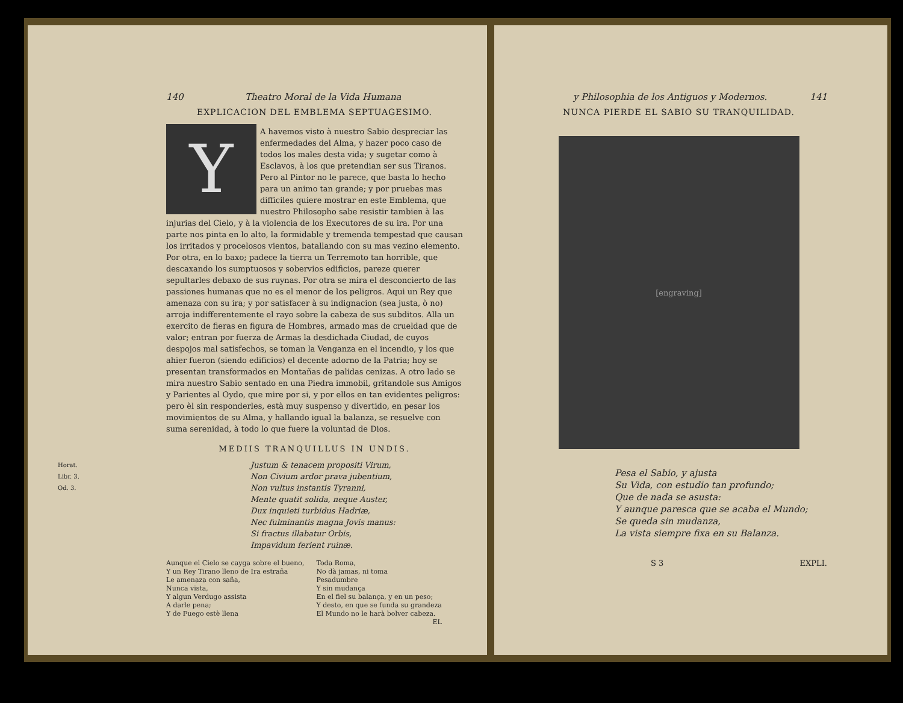140 Theatro Moral de la Vida Humana
EXPLICACION DEL EMBLEMA SEPTUAGESIMO.
Y
A havemos visto à nuestro Sabio despreciar las enfermedades del Alma, y hazer poco caso de todos los males desta vida; y sugetar como à Esclavos, à los que pretendian ser sus Tiranos. Pero al Pintor no le parece, que basta lo hecho para un animo tan grande; y por pruebas mas difficiles quiere mostrar en este Emblema, que nuestro Philosopho sabe resistir tambien à las injurias del Cielo, y à la violencia de los Executores de su ira. Por una parte nos pinta en lo alto, la formidable y tremenda tempestad que causan los irritados y procelosos vientos, batallando con su mas vezino elemento. Por otra, en lo baxo; padece la tierra un Terremoto tan horrible, que descaxando los sumptuosos y sobervios edificios, pareze querer sepultarles debaxo de sus ruynas. Por otra se mira el desconcierto de las passiones humanas que no es el menor de los peligros. Aqui un Rey que amenaza con su ira; y por satisfacer à su indignacion (sea justa, ò no) arroja indifferentemente el rayo sobre la cabeza de sus subditos. Alla un exercito de fieras en figura de Hombres, armado mas de crueldad que de valor; entran por fuerza de Armas la desdichada Ciudad, de cuyos despojos mal satisfechos, se toman la Venganza en el incendio, y los que ahier fueron (siendo edificios) el decente adorno de la Patria; hoy se presentan transformados en Montañas de palidas cenizas. A otro lado se mira nuestro Sabio sentado en una Piedra immobil, gritandole sus Amigos y Parientes al Oydo, que mire por si, y por ellos en tan evidentes peligros: pero èl sin responderles, està muy suspenso y divertido, en pesar los movimientos de su Alma, y hallando igual la balanza, se resuelve con suma serenidad, à todo lo que fuere la voluntad de Dios.
MEDIIS TRANQUILLUS IN UNDIS.
Horat.
Libr. 3.
Od. 3.
Justum & tenacem propositi Virum,
Non Civium ardor prava jubentium,
Non vultus instantis Tyranni,
Mente quatit solida, neque Auster,
Dux inquieti turbidus Hadriæ,
Nec fulminantis magna Jovis manus:
Si fractus illabatur Orbis,
Impavidum ferient ruinæ.
Aunque el Cielo se cayga sobre el bueno,
Y un Rey Tirano lleno de Ira estraña
Le amenaza con saña,
Nunca vista,
Y algun Verdugo assista
A darle pena;
Y de Fuego estè llena
Toda Roma,
No dà jamas, ni toma
Pesadumbre
Y sin mudança
En el fiel su balança, y en un peso;
Y desto, en que se funda su grandeza
El Mundo no le harà bolver cabeza.
EL
y Philosophia de los Antiguos y Modernos. 141
NUNCA PIERDE EL SABIO SU TRANQUILIDAD.
[engraving]
Pesa el Sabio, y ajusta
Su Vida, con estudio tan profundo;
Que de nada se asusta:
Y aunque paresca que se acaba el Mundo;
Se queda sin mudanza,
La vista siempre fixa en su Balanza.
S 3 EXPLI.